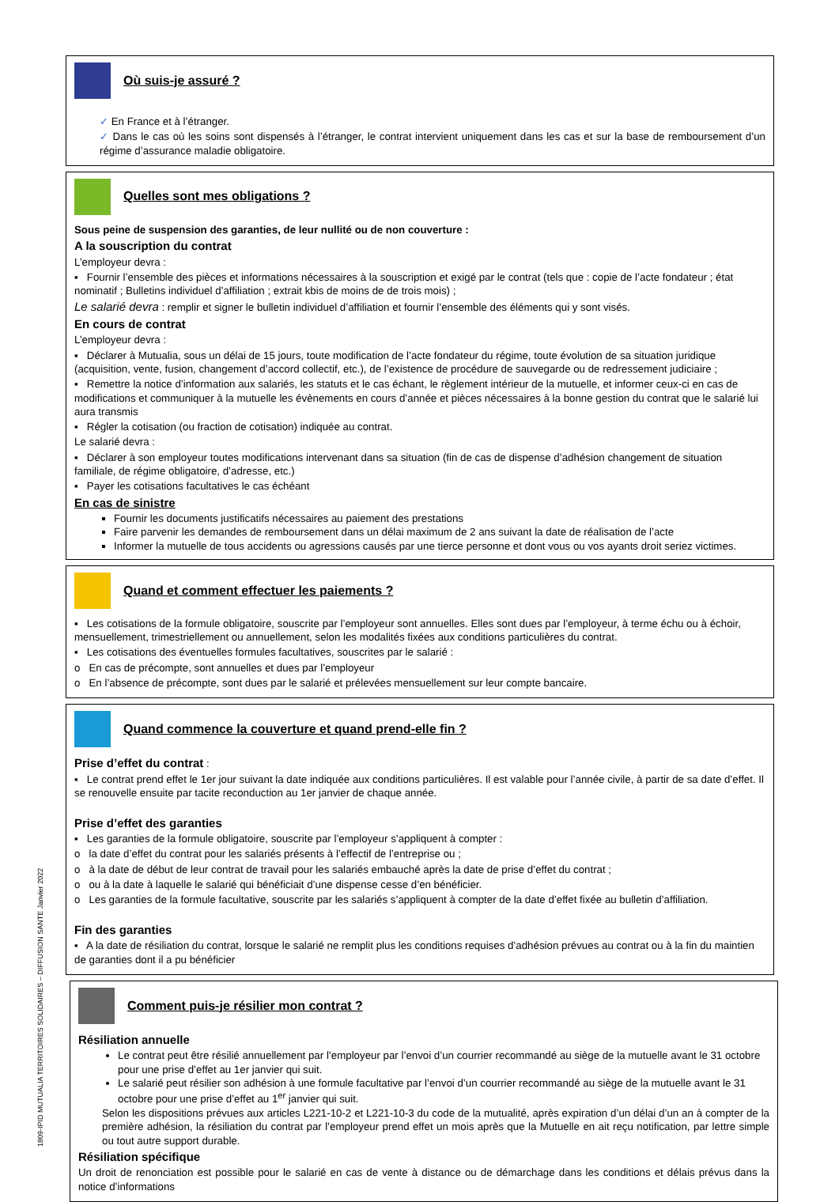Où suis-je assuré ?
✓ En France et à l’étranger.
✓ Dans le cas où les soins sont dispensés à l’étranger, le contrat intervient uniquement dans les cas et sur la base de remboursement d’un régime d’assurance maladie obligatoire.
Quelles sont mes obligations ?
Sous peine de suspension des garanties, de leur nullité ou de non couverture :
A la souscription du contrat
L’employeur devra :
▪ Fournir l’ensemble des pièces et informations nécessaires à la souscription et exigé par le contrat (tels que : copie de l’acte fondateur ; état nominatif ; Bulletins individuel d’affiliation ; extrait kbis de moins de de trois mois) ;
Le salarié devra : remplir et signer le bulletin individuel d’affiliation et fournir l’ensemble des éléments qui y sont visés.
En cours de contrat
L’employeur devra :
▪ Déclarer à Mutualia, sous un délai de 15 jours, toute modification de l’acte fondateur du régime, toute évolution de sa situation juridique (acquisition, vente, fusion, changement d’accord collectif, etc.), de l’existence de procédure de sauvegarde ou de redressement judiciaire ;
▪ Remettre la notice d’information aux salariés, les statuts et le cas échant, le règlement intérieur de la mutuelle, et informer ceux-ci en cas de modifications et communiquer à la mutuelle les évènements en cours d’année et pièces nécessaires à la bonne gestion du contrat que le salarié lui aura transmis
▪ Régler la cotisation (ou fraction de cotisation) indiquée au contrat.
Le salarié devra :
▪ Déclarer à son employeur toutes modifications intervenant dans sa situation (fin de cas de dispense d’adhésion changement de situation familiale, de régime obligatoire, d’adresse, etc.)
▪ Payer les cotisations facultatives le cas échéant
En cas de sinistre
Fournir les documents justificatifs nécessaires au paiement des prestations
Faire parvenir les demandes de remboursement dans un délai maximum de 2 ans suivant la date de réalisation de l’acte
Informer la mutuelle de tous accidents ou agressions causés par une tierce personne et dont vous ou vos ayants droit seriez victimes.
Quand et comment effectuer les paiements ?
▪ Les cotisations de la formule obligatoire, souscrite par l’employeur sont annuelles. Elles sont dues par l’employeur, à terme échu ou à échoir, mensuellement, trimestriellement ou annuellement, selon les modalités fixées aux conditions particulières du contrat.
▪ Les cotisations des éventuelles formules facultatives, souscrites par le salarié :
o En cas de précompte, sont annuelles et dues par l’employeur
o En l’absence de précompte, sont dues par le salarié et prélevées mensuellement sur leur compte bancaire.
Quand commence la couverture et quand prend-elle fin ?
Prise d’effet du contrat :
▪ Le contrat prend effet le 1er jour suivant la date indiquée aux conditions particulières. Il est valable pour l’année civile, à partir de sa date d’effet. Il se renouvelle ensuite par tacite reconduction au 1er janvier de chaque année.
Prise d’effet des garanties
▪ Les garanties de la formule obligatoire, souscrite par l’employeur s’appliquent à compter :
o la date d’effet du contrat pour les salariés présents à l’effectif de l’entreprise ou ;
o à la date de début de leur contrat de travail pour les salariés embauché après la date de prise d’effet du contrat ;
o ou à la date à laquelle le salarié qui bénéficiait d’une dispense cesse d’en bénéficier.
o Les garanties de la formule facultative, souscrite par les salariés s’appliquent à compter de la date d’effet fixée au bulletin d’affiliation.
Fin des garanties
▪ A la date de résiliation du contrat, lorsque le salarié ne remplit plus les conditions requises d’adhésion prévues au contrat ou à la fin du maintien de garanties dont il a pu bénéficier
Comment puis-je résilier mon contrat ?
Résiliation annuelle
Le contrat peut être résilié annuellement par l’employeur par l’envoi d’un courrier recommandé au siège de la mutuelle avant le 31 octobre pour une prise d’effet au 1er janvier qui suit.
Le salarié peut résilier son adhésion à une formule facultative par l’envoi d’un courrier recommandé au siège de la mutuelle avant le 31 octobre pour une prise d’effet au 1<sup>er</sup> janvier qui suit.
Selon les dispositions prévues aux articles L221-10-2 et L221-10-3 du code de la mutualité, après expiration d’un délai d’un an à compter de la première adhésion, la résiliation du contrat par l’employeur prend effet un mois après que la Mutuelle en ait reçu notification, par lettre simple ou tout autre support durable.
Résiliation spécifique
Un droit de renonciation est possible pour le salarié en cas de vente à distance ou de démarchage dans les conditions et délais prévus dans la notice d’informations
1809-IPID MUTUALIA TERRITOIRES SOLIDAIRES – DIFFUSION SANTE Janvier 2022